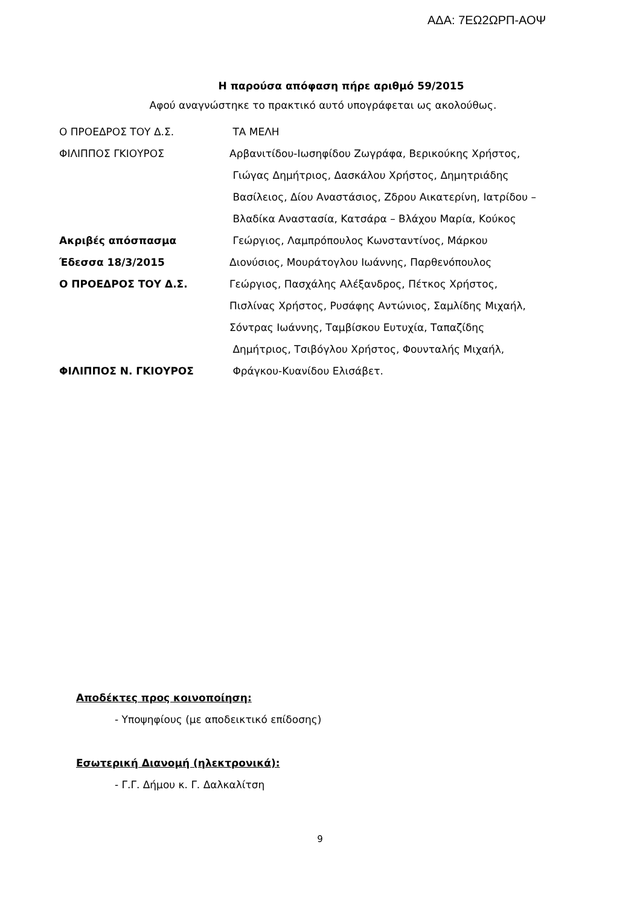ΑΔΑ: 7ΕΩ2ΩΡΠ-ΑΟΨ
Η παρούσα απόφαση πήρε αριθμό 59/2015
Αφού αναγνώστηκε το πρακτικό αυτό υπογράφεται ως ακολούθως.
| Ο ΠΡΟΕΔΡΟΣ ΤΟΥ Δ.Σ. | ΤΑ ΜΕΛΗ |
| ΦΙΛΙΠΠΟΣ ΓΚΙΟΥΡΟΣ | Αρβανιτίδου-Ιωσηφίδου Ζωγράφα, Βερικούκης Χρήστος, |
| | Γιώγας Δημήτριος, Δασκάλου Χρήστος, Δημητριάδης |
| | Βασίλειος, Δίου Αναστάσιος, Ζδρου Αικατερίνη, Ιατρίδου – |
| | Βλαδίκα Αναστασία, Κατσάρα – Βλάχου Μαρία, Κούκος |
| Ακριβές απόσπασμα | Γεώργιος, Λαμπρόπουλος Κωνσταντίνος, Μάρκου |
| Έδεσσα 18/3/2015 | Διονύσιος, Μουράτογλου Ιωάννης, Παρθενόπουλος |
| Ο ΠΡΟΕΔΡΟΣ ΤΟΥ Δ.Σ. | Γεώργιος, Πασχάλης Αλέξανδρος, Πέτκος Χρήστος, |
| | Πισλίνας Χρήστος, Ρυσάφης Αντώνιος, Σαμλίδης Μιχαήλ, |
| | Σόντρας Ιωάννης, Ταμβίσκου Ευτυχία, Ταπαζίδης |
| | Δημήτριος, Τσιβόγλου Χρήστος, Φουνταλής Μιχαήλ, |
| ΦΙΛΙΠΠΟΣ Ν. ΓΚΙΟΥΡΟΣ | Φράγκου-Κυανίδου Ελισάβετ. |
Αποδέκτες προς κοινοποίηση:
- Υποψηφίους (με αποδεικτικό επίδοσης)
Εσωτερική Διανομή (ηλεκτρονικά):
- Γ.Γ. Δήμου κ. Γ. Δαλκαλίτση
9